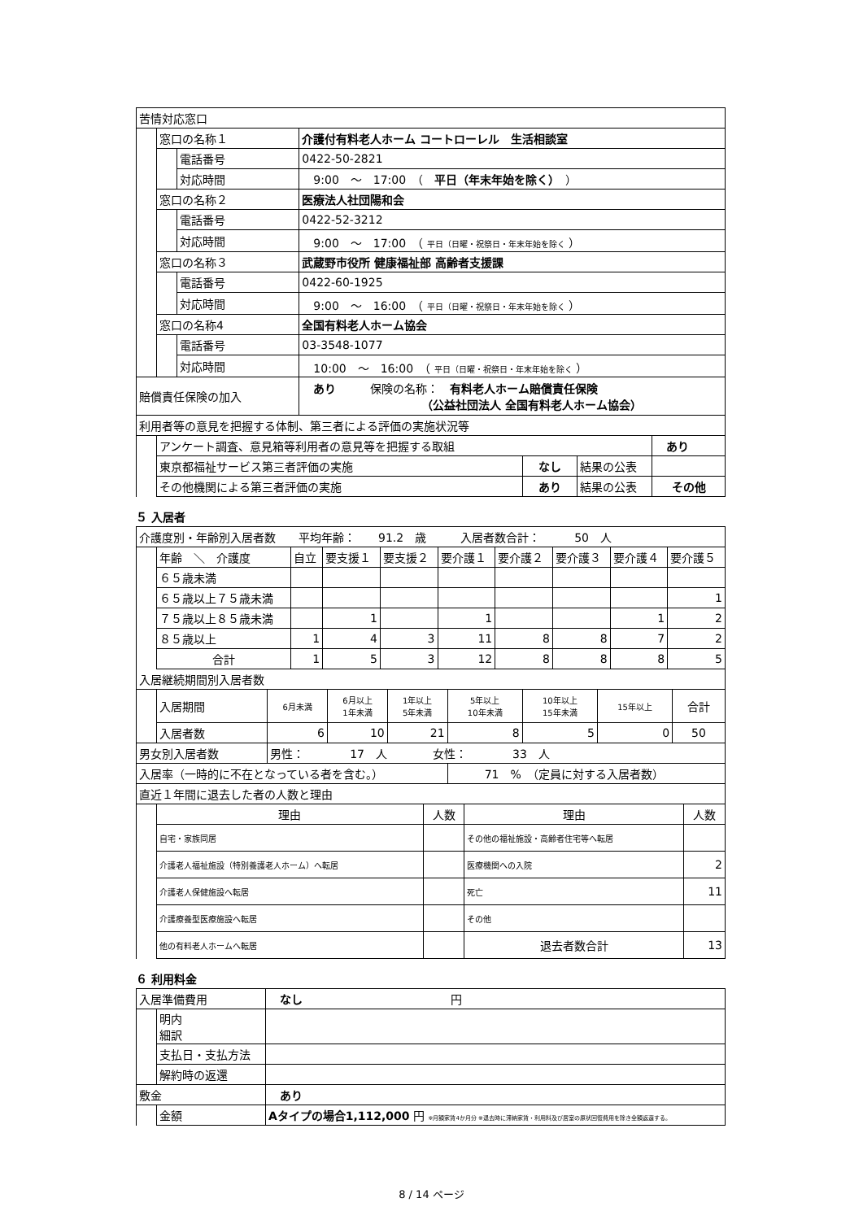| 苦情対応窓口 | | | |
| | 窓口の名称１ | | 介護付有料老人ホーム コートローレル 生活相談室 |
| | | 電話番号 | 0422-50-2821 |
| | | 対応時間 | 9:00 ～ 17:00 （ 平日（年末年始を除く） ） |
| | 窓口の名称２ | | 医療法人社団陽和会 |
| | | 電話番号 | 0422-52-3212 |
| | | 対応時間 | 9:00 ～ 17:00 （ 平日（日曜・祝祭日・年末年始を除く ） |
| | 窓口の名称３ | | 武蔵野市役所 健康福祉部 高齢者支援課 |
| | | 電話番号 | 0422-60-1925 |
| | | 対応時間 | 9:00 ～ 16:00 （ 平日（日曜・祝祭日・年末年始を除く ） |
| | 窓口の名称4 | | 全国有料老人ホーム協会 |
| | | 電話番号 | 03-3548-1077 |
| | | 対応時間 | 10:00 ～ 16:00 （ 平日（日曜・祝祭日・年末年始を除く ） |
| 賠償責任保険の加入 | | | あり 保険の名称： 有料老人ホーム賠償責任保険 （公益社団法人 全国有料老人ホーム協会） |
| 利用者等の意見を把握する体制、第三者による評価の実施状況等 | | | | |
| | アンケート調査、意見箱等利用者の意見等を把握する取組 | | | あり |
| | 東京都福祉サービス第三者評価の実施 | なし | 結果の公表 | |
| | その他機関による第三者評価の実施 | あり | 結果の公表 | その他 |
５ 入居者
| 介護度別・年齢別入居者数 平均年齢： 91.2 歳 入居者数合計： 50 人 | | | | | | | | | |
| | 年齢 ＼ 介護度 | 自立 | 要支援１ | 要支援２ | 要介護１ | 要介護２ | 要介護３ | 要介護４ | 要介護５ |
| | ６５歳未満 | | | | | | | | |
| | ６５歳以上７５歳未満 | | | | | | | | 1 |
| | ７５歳以上８５歳未満 | | 1 | | 1 | | | 1 | 2 |
| | ８５歳以上 | 1 | 4 | 3 | 11 | 8 | 8 | 7 | 2 |
| | 合計 | 1 | 5 | 3 | 12 | 8 | 8 | 8 | 5 |
| 入居継続期間別入居者数 | | | | | | | | |
| | 入居期間 | 6月未満 | 6月以上 1年未満 | 1年以上 5年未満 | 5年以上 10年未満 | 10年以上 15年未満 | 15年以上 | 合計 |
| | 入居者数 | 6 | 10 | 21 | 8 | 5 | 0 | 50 |
| 男女別入居者数 | | 男性： 17 人 女性： 33 人 | | | | | | |
| 入居率（一時的に不在となっている者を含む。） | | | | | 71 % （定員に対する入居者数） | | | |
| 直近１年間に退去した者の人数と理由 | | | | |
| | 理由 | 人数 | 理由 | 人数 |
| | 自宅・家族同居 | | その他の福祉施設・高齢者住宅等へ転居 | |
| | 介護老人福祉施設（特別養護老人ホーム）へ転居 | | 医療機関への入院 | 2 |
| | 介護老人保健施設へ転居 | | 死亡 | 11 |
| | 介護療養型医療施設へ転居 | | その他 | |
| | 他の有料老人ホームへ転居 | | 退去者数合計 | 13 |
６ 利用料金
| 入居準備費用 | | なし 円 |
| | 明内 細訳 | |
| | 支払日・支払方法 | |
| | 解約時の返還 | |
| 敷金 | | あり |
| | 金額 | Aタイプの場合1,112,000 円 ※月額家賃4か月分 ※退去時に滞納家賃・利用料及び居室の原状回復費用を除き全額返還する。 |
8 / 14 ページ